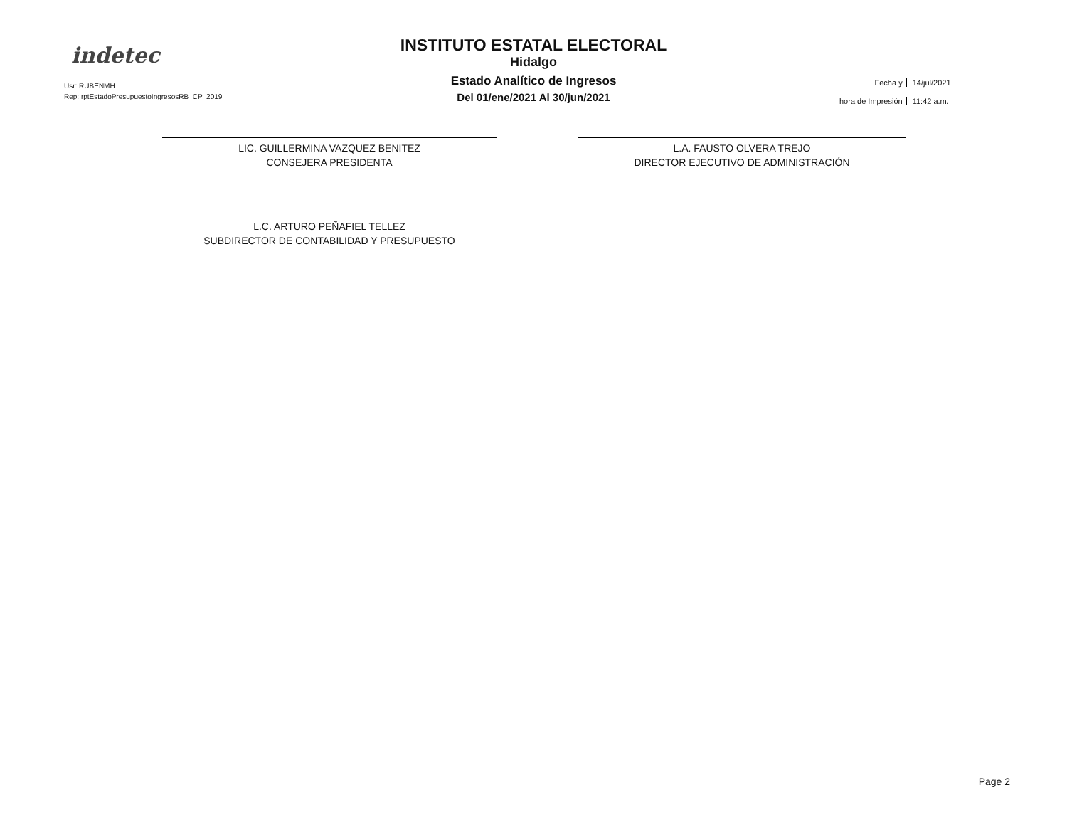indetec
Usr: RUBENMH
Rep: rptEstadoPresupuestoIngresosRB_CP_2019
INSTITUTO ESTATAL ELECTORAL
Hidalgo
Estado Analítico de Ingresos
Del 01/ene/2021 Al 30/jun/2021
Fecha y 14/jul/2021 hora de Impresión 11:42 a.m.
LIC. GUILLERMINA VAZQUEZ BENITEZ
CONSEJERA PRESIDENTA
L.C. ARTURO PEÑAFIEL TELLEZ
SUBDIRECTOR DE CONTABILIDAD Y PRESUPUESTO
L.A. FAUSTO OLVERA TREJO
DIRECTOR EJECUTIVO DE ADMINISTRACIÓN
Page 2